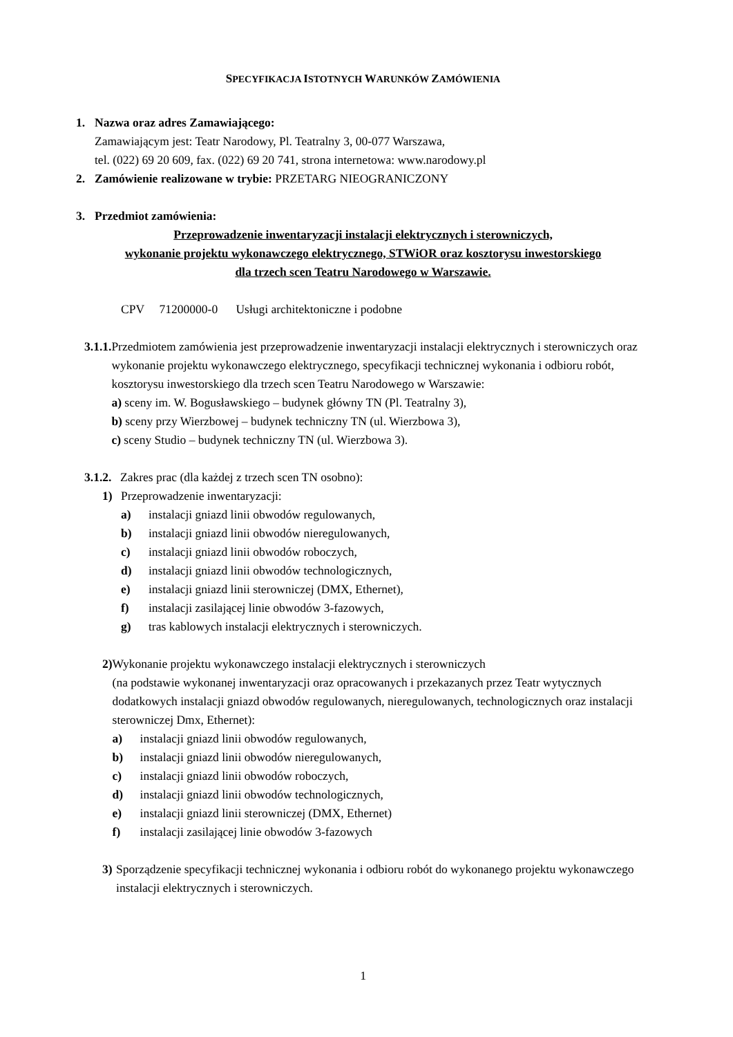SPECYFIKACJA ISTOTNYCH WARUNKÓW ZAMÓWIENIA
1. Nazwa oraz adres Zamawiającego:
Zamawiającym jest: Teatr Narodowy, Pl. Teatralny 3, 00-077 Warszawa,
tel. (022) 69 20 609, fax. (022) 69 20 741, strona internetowa: www.narodowy.pl
2. Zamówienie realizowane w trybie: PRZETARG NIEOGRANICZONY
3. Przedmiot zamówienia:
Przeprowadzenie inwentaryzacji instalacji elektrycznych i sterowniczych,
wykonanie projektu wykonawczego elektrycznego, STWiOR oraz kosztorysu inwestorskiego
dla trzech scen Teatru Narodowego w Warszawie.
CPV 71200000-0 Usługi architektoniczne i podobne
3.1.1.
Przedmiotem zamówienia jest przeprowadzenie inwentaryzacji instalacji elektrycznych i sterowniczych oraz wykonanie projektu wykonawczego elektrycznego, specyfikacji technicznej wykonania i odbioru robót, kosztorysu inwestorskiego dla trzech scen Teatru Narodowego w Warszawie:
a) sceny im. W. Bogusławskiego – budynek główny TN (Pl. Teatralny 3),
b) sceny przy Wierzbowej – budynek techniczny TN (ul. Wierzbowa 3),
c) sceny Studio – budynek techniczny TN (ul. Wierzbowa 3).
3.1.2.
Zakres prac (dla każdej z trzech scen TN osobno):
1) Przeprowadzenie inwentaryzacji:
a) instalacji gniazd linii obwodów regulowanych,
b) instalacji gniazd linii obwodów nieregulowanych,
c) instalacji gniazd linii obwodów roboczych,
d) instalacji gniazd linii obwodów technologicznych,
e) instalacji gniazd linii sterowniczej (DMX, Ethernet),
f) instalacji zasilającej linie obwodów 3-fazowych,
g) tras kablowych instalacji elektrycznych i sterowniczych.
2) Wykonanie projektu wykonawczego instalacji elektrycznych i sterowniczych
(na podstawie wykonanej inwentaryzacji oraz opracowanych i przekazanych przez Teatr wytycznych dodatkowych instalacji gniazd obwodów regulowanych, nieregulowanych, technologicznych oraz instalacji sterowniczej Dmx, Ethernet):
a) instalacji gniazd linii obwodów regulowanych,
b) instalacji gniazd linii obwodów nieregulowanych,
c) instalacji gniazd linii obwodów roboczych,
d) instalacji gniazd linii obwodów technologicznych,
e) instalacji gniazd linii sterowniczej (DMX, Ethernet)
f) instalacji zasilającej linie obwodów 3-fazowych
3) Sporządzenie specyfikacji technicznej wykonania i odbioru robót do wykonanego projektu wykonawczego instalacji elektrycznych i sterowniczych.
1